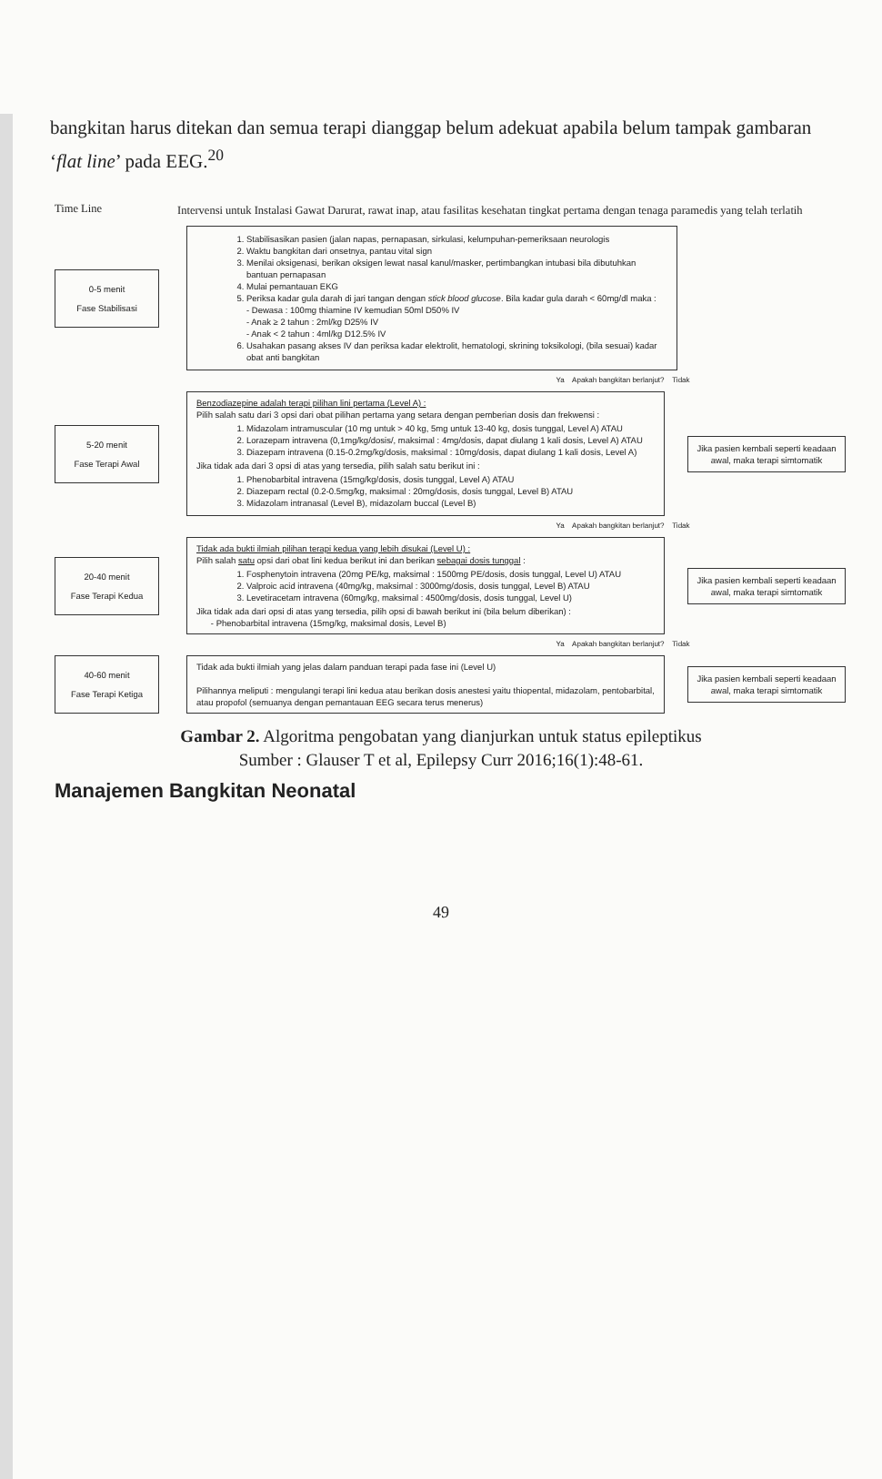bangkitan harus ditekan dan semua terapi dianggap belum adekuat apabila belum tampak gambaran ‘flat line’ pada EEG.<sup>20</sup>
Time Line
Intervensi untuk Instalasi Gawat Darurat, rawat inap, atau fasilitas kesehatan tingkat pertama dengan tenaga paramedis yang telah terlatih
0-5 menit
Fase Stabilisasi
1. Stabilisasikan pasien (jalan napas, pernapasan, sirkulasi, kelumpuhan-pemeriksaan neurologis
2. Waktu bangkitan dari onsetnya, pantau vital sign
3. Menilai oksigenasi, berikan oksigen lewat nasal kanul/masker, pertimbangkan intubasi bila dibutuhkan bantuan pernapasan
4. Mulai pemantauan EKG
5. Periksa kadar gula darah di jari tangan dengan stick blood glucose. Bila kadar gula darah < 60mg/dl maka :
- Dewasa : 100mg thiamine IV kemudian 50ml D50% IV
- Anak ≥ 2 tahun : 2ml/kg D25% IV
- Anak < 2 tahun : 4ml/kg D12.5% IV
6. Usahakan pasang akses IV dan periksa kadar elektrolit, hematologi, skrining toksikologi, (bila sesuai) kadar obat anti bangkitan
Ya Apakah bangkitan berlanjut? Tidak
5-20 menit
Fase Terapi Awal
Benzodiazepine adalah terapi pilihan lini pertama (Level A) :
Pilih salah satu dari 3 opsi dari obat pilihan pertama yang setara dengan pemberian dosis dan frekwensi :
1. Midazolam intramuscular (10 mg untuk > 40 kg, 5mg untuk 13-40 kg, dosis tunggal, Level A) ATAU
2. Lorazepam intravena (0,1mg/kg/dosis/, maksimal : 4mg/dosis, dapat diulang 1 kali dosis, Level A) ATAU
3. Diazepam intravena (0.15-0.2mg/kg/dosis, maksimal : 10mg/dosis, dapat diulang 1 kali dosis, Level A)
Jika tidak ada dari 3 opsi di atas yang tersedia, pilih salah satu berikut ini :
1. Phenobarbital intravena (15mg/kg/dosis, dosis tunggal, Level A) ATAU
2. Diazepam rectal (0.2-0.5mg/kg, maksimal : 20mg/dosis, dosis tunggal, Level B) ATAU
3. Midazolam intranasal (Level B), midazolam buccal (Level B)
Jika pasien kembali seperti keadaan awal, maka terapi simtomatik
Ya Apakah bangkitan berlanjut? Tidak
20-40 menit
Fase Terapi Kedua
Tidak ada bukti ilmiah pilihan terapi kedua yang lebih disukai (Level U) :
Pilih salah satu opsi dari obat lini kedua berikut ini dan berikan sebagai dosis tunggal :
1. Fosphenytoin intravena (20mg PE/kg, maksimal : 1500mg PE/dosis, dosis tunggal, Level U) ATAU
2. Valproic acid intravena (40mg/kg, maksimal : 3000mg/dosis, dosis tunggal, Level B) ATAU
3. Levetiracetam intravena (60mg/kg, maksimal : 4500mg/dosis, dosis tunggal, Level U)
Jika tidak ada dari opsi di atas yang tersedia, pilih opsi di bawah berikut ini (bila belum diberikan) :
- Phenobarbital intravena (15mg/kg, maksimal dosis, Level B)
Jika pasien kembali seperti keadaan awal, maka terapi simtomatik
Ya Apakah bangkitan berlanjut? Tidak
40-60 menit
Fase Terapi Ketiga
Tidak ada bukti ilmiah yang jelas dalam panduan terapi pada fase ini (Level U)
Pilihannya meliputi : mengulangi terapi lini kedua atau berikan dosis anestesi yaitu thiopental, midazolam, pentobarbital, atau propofol (semuanya dengan pemantauan EEG secara terus menerus)
Jika pasien kembali seperti keadaan awal, maka terapi simtomatik
Gambar 2. Algoritma pengobatan yang dianjurkan untuk status epileptikus
Sumber : Glauser T et al, Epilepsy Curr 2016;16(1):48-61.
Manajemen Bangkitan Neonatal
49